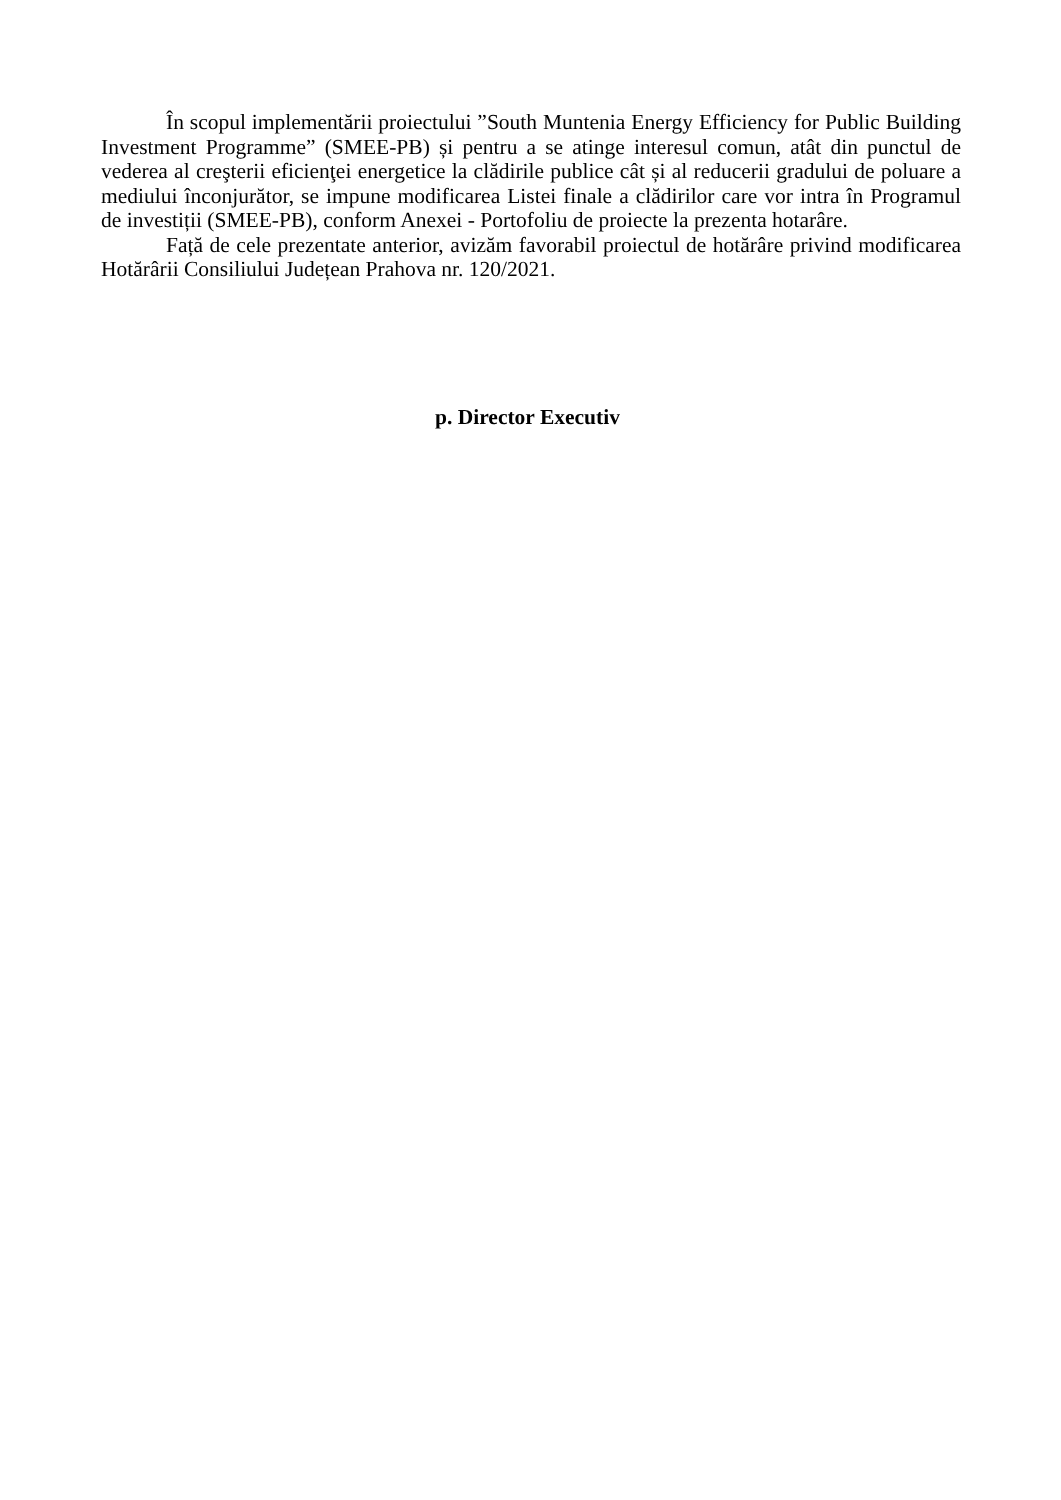În scopul implementării proiectului ”South Muntenia Energy Efficiency for Public Building Investment Programme” (SMEE-PB) și pentru a se atinge interesul comun, atât din punctul de vederea al creşterii eficienţei energetice la clădirile publice cât și al reducerii gradului de poluare a mediului înconjurător, se impune modificarea Listei finale a clădirilor care vor intra în Programul de investiții (SMEE-PB), conform Anexei - Portofoliu de proiecte la prezenta hotarâre.
Față de cele prezentate anterior, avizăm favorabil proiectul de hotărâre privind modificarea Hotărârii Consiliului Județean Prahova nr. 120/2021.
p. Director Executiv